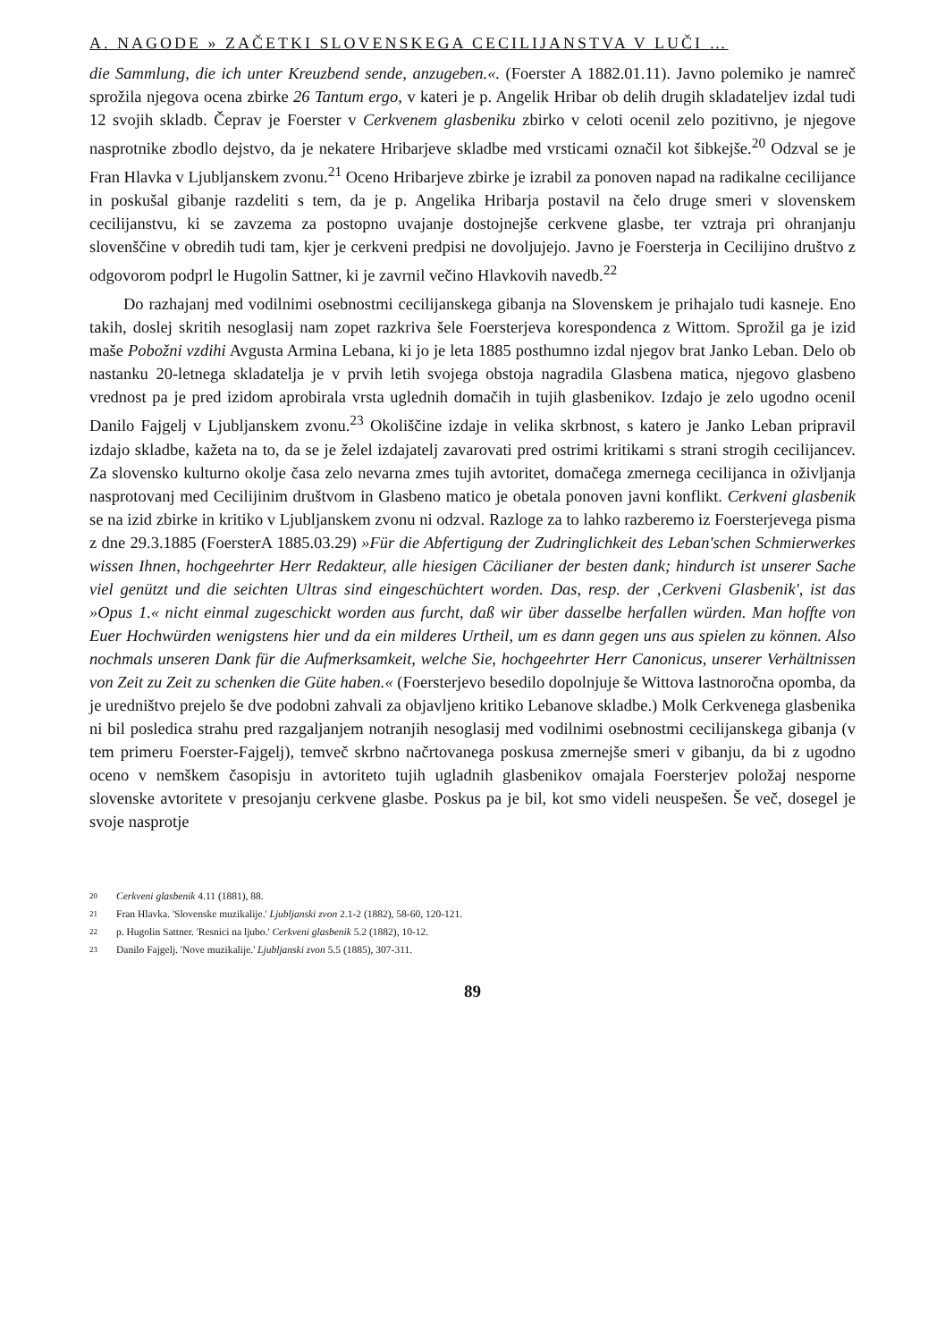A. NAGODE » ZAČETKI SLOVENSKEGA CECILIJANSTVA V LUČI …
die Sammlung, die ich unter Kreuzbend sende, anzugeben.«. (Foerster A 1882.01.11). Javno polemiko je namreč sprožila njegova ocena zbirke 26 Tantum ergo, v kateri je p. Angelik Hribar ob delih drugih skladateljev izdal tudi 12 svojih skladb. Čeprav je Foerster v Cerkvenem glasbeniku zbirko v celoti ocenil zelo pozitivno, je njegove nasprotnike zbodlo dejstvo, da je nekatere Hribarjeve skladbe med vrsticami označil kot šibkejše.<sup>20</sup> Odzval se je Fran Hlavka v Ljubljanskem zvonu.<sup>21</sup> Oceno Hribarjeve zbirke je izrabil za ponoven napad na radikalne cecilijance in poskušal gibanje razdeliti s tem, da je p. Angelika Hribarja postavil na čelo druge smeri v slovenskem cecilijanstvu, ki se zavzema za postopno uvajanje dostojnejše cerkvene glasbe, ter vztraja pri ohranjanju slovenščine v obredih tudi tam, kjer je cerkveni predpisi ne dovoljujejo. Javno je Foersterja in Cecilijino društvo z odgovorom podprl le Hugolin Sattner, ki je zavrnil večino Hlavkovih navedb.<sup>22</sup>
Do razhajanj med vodilnimi osebnostmi cecilijanskega gibanja na Slovenskem je prihajalo tudi kasneje. Eno takih, doslej skritih nesoglasij nam zopet razkriva šele Foersterjeva korespondenca z Wittom. Sprožil ga je izid maše Pobožni vzdihi Avgusta Armina Lebana, ki jo je leta 1885 posthumno izdal njegov brat Janko Leban. Delo ob nastanku 20-letnega skladatelja je v prvih letih svojega obstoja nagradila Glasbena matica, njegovo glasbeno vrednost pa je pred izidom aprobirala vrsta uglednih domačih in tujih glasbenikov. Izdajo je zelo ugodno ocenil Danilo Fajgelj v Ljubljanskem zvonu.<sup>23</sup> Okoliščine izdaje in velika skrbnost, s katero je Janko Leban pripravil izdajo skladbe, kažeta na to, da se je želel izdajatelj zavarovati pred ostrimi kritikami s strani strogih cecilijancev. Za slovensko kulturno okolje časa zelo nevarna zmes tujih avtoritet, domačega zmernega cecilijanca in oživljanja nasprotovanj med Cecilijinim društvom in Glasbeno matico je obetala ponoven javni konflikt. Cerkveni glasbenik se na izid zbirke in kritiko v Ljubljanskem zvonu ni odzval. Razloge za to lahko razberemo iz Foersterjevega pisma z dne 29.3.1885 (FoersterA 1885.03.29) »Für die Abfertigung der Zudringlichkeit des Leban'schen Schmierwerkes wissen Ihnen, hochgeehrter Herr Redakteur, alle hiesigen Cäcilianer der besten dank; hindurch ist unserer Sache viel genützt und die seichten Ultras sind eingeschüchtert worden. Das, resp. der ‚Cerkveni Glasbenik', ist das »Opus 1.« nicht einmal zugeschickt worden aus furcht, daß wir über dasselbe herfallen würden. Man hoffte von Euer Hochwürden wenigstens hier und da ein milderes Urtheil, um es dann gegen uns aus spielen zu können. Also nochmals unseren Dank für die Aufmerksamkeit, welche Sie, hochgeehrter Herr Canonicus, unserer Verhältnissen von Zeit zu Zeit zu schenken die Güte haben.« (Foersterjevo besedilo dopolnjuje še Wittova lastnoročna opomba, da je uredništvo prejelo še dve podobni zahvali za objavljeno kritiko Lebanove skladbe.) Molk Cerkvenega glasbenika ni bil posledica strahu pred razgaljanjem notranjih nesoglasij med vodilnimi osebnostmi cecilijanskega gibanja (v tem primeru Foerster-Fajgelj), temveč skrbno načrtovanega poskusa zmernejše smeri v gibanju, da bi z ugodno oceno v nemškem časopisju in avtoriteto tujih ugladnih glasbenikov omajala Foersterjev položaj nesporne slovenske avtoritete v presojanju cerkvene glasbe. Poskus pa je bil, kot smo videli neuspešen. Še več, dosegel je svoje nasprotje
20 Cerkveni glasbenik 4.11 (1881), 88.
21 Fran Hlavka. 'Slovenske muzikalije.' Ljubljanski zvon 2.1-2 (1882), 58-60, 120-121.
22 p. Hugolin Sattner. 'Resnici na ljubo.' Cerkveni glasbenik 5.2 (1882), 10-12.
23 Danilo Fajgelj. 'Nove muzikalije.' Ljubljanski zvon 5.5 (1885), 307-311.
89